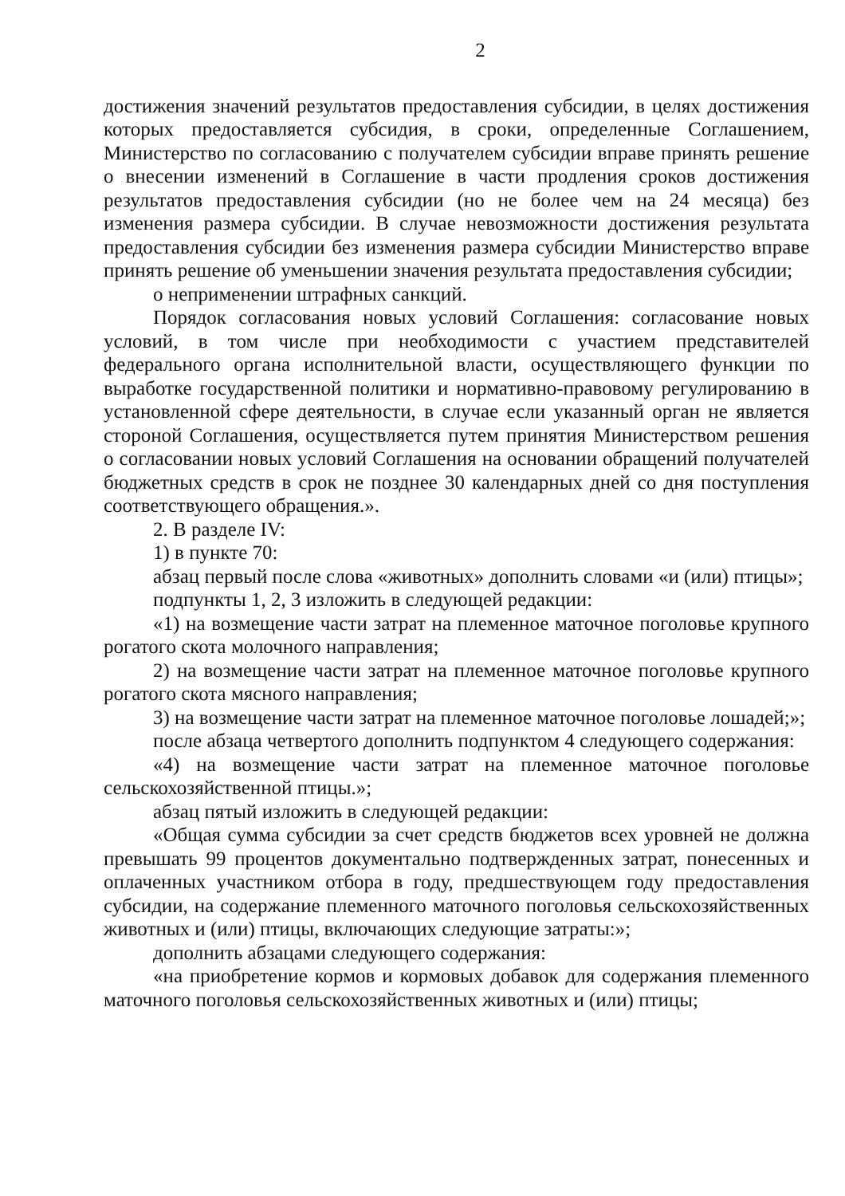2
достижения значений результатов предоставления субсидии, в целях достижения которых предоставляется субсидия, в сроки, определенные Соглашением, Министерство по согласованию с получателем субсидии вправе принять решение о внесении изменений в Соглашение в части продления сроков достижения результатов предоставления субсидии (но не более чем на 24 месяца) без изменения размера субсидии. В случае невозможности достижения результата предоставления субсидии без изменения размера субсидии Министерство вправе принять решение об уменьшении значения результата предоставления субсидии;
о неприменении штрафных санкций.
Порядок согласования новых условий Соглашения: согласование новых условий, в том числе при необходимости с участием представителей федерального органа исполнительной власти, осуществляющего функции по выработке государственной политики и нормативно-правовому регулированию в установленной сфере деятельности, в случае если указанный орган не является стороной Соглашения, осуществляется путем принятия Министерством решения о согласовании новых условий Соглашения на основании обращений получателей бюджетных средств в срок не позднее 30 календарных дней со дня поступления соответствующего обращения.».
2. В разделе IV:
1) в пункте 70:
абзац первый после слова «животных» дополнить словами «и (или) птицы»;
подпункты 1, 2, 3 изложить в следующей редакции:
«1) на возмещение части затрат на племенное маточное поголовье крупного рогатого скота молочного направления;
2) на возмещение части затрат на племенное маточное поголовье крупного рогатого скота мясного направления;
3) на возмещение части затрат на племенное маточное поголовье лошадей;»;
после абзаца четвертого дополнить подпунктом 4 следующего содержания:
«4) на возмещение части затрат на племенное маточное поголовье сельскохозяйственной птицы.»;
абзац пятый изложить в следующей редакции:
«Общая сумма субсидии за счет средств бюджетов всех уровней не должна превышать 99 процентов документально подтвержденных затрат, понесенных и оплаченных участником отбора в году, предшествующем году предоставления субсидии, на содержание племенного маточного поголовья сельскохозяйственных животных и (или) птицы, включающих следующие затраты:»;
дополнить абзацами следующего содержания:
«на приобретение кормов и кормовых добавок для содержания племенного маточного поголовья сельскохозяйственных животных и (или) птицы;